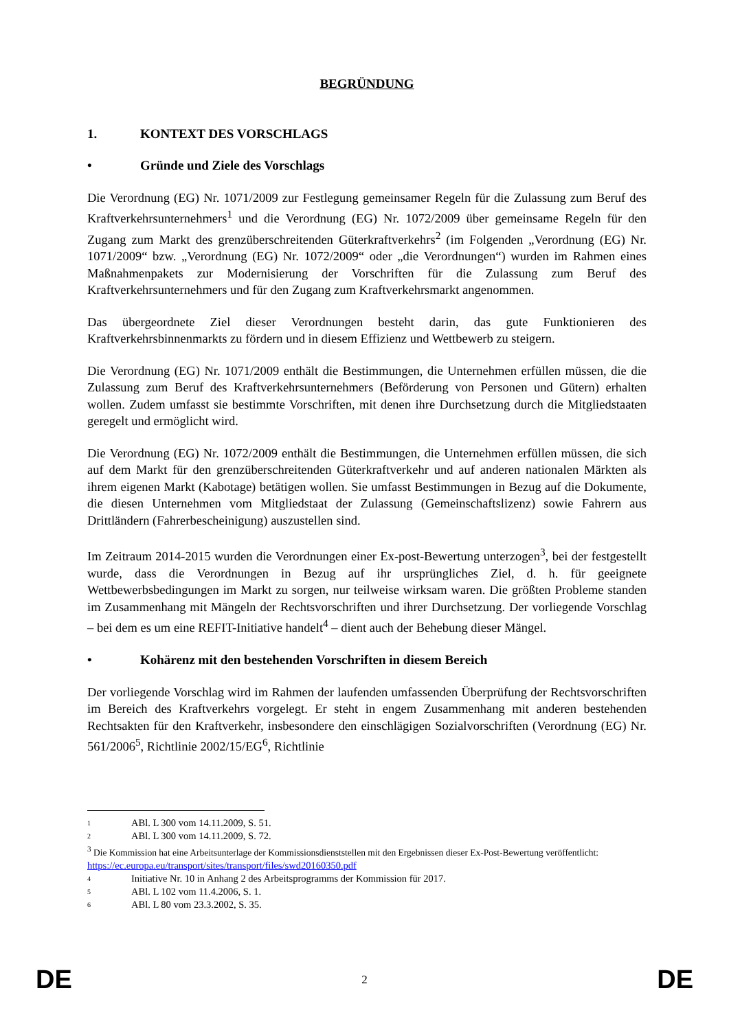BEGRÜNDUNG
1. KONTEXT DES VORSCHLAGS
• Gründe und Ziele des Vorschlags
Die Verordnung (EG) Nr. 1071/2009 zur Festlegung gemeinsamer Regeln für die Zulassung zum Beruf des Kraftverkehrsunternehmers<sup>1</sup> und die Verordnung (EG) Nr. 1072/2009 über gemeinsame Regeln für den Zugang zum Markt des grenzüberschreitenden Güterkraftverkehrs<sup>2</sup> (im Folgenden „Verordnung (EG) Nr. 1071/2009“ bzw. „Verordnung (EG) Nr. 1072/2009“ oder „die Verordnungen“) wurden im Rahmen eines Maßnahmenpakets zur Modernisierung der Vorschriften für die Zulassung zum Beruf des Kraftverkehrsunternehmers und für den Zugang zum Kraftverkehrsmarkt angenommen.
Das übergeordnete Ziel dieser Verordnungen besteht darin, das gute Funktionieren des Kraftverkehrsbinnenmarkts zu fördern und in diesem Effizienz und Wettbewerb zu steigern.
Die Verordnung (EG) Nr. 1071/2009 enthält die Bestimmungen, die Unternehmen erfüllen müssen, die die Zulassung zum Beruf des Kraftverkehrsunternehmers (Beförderung von Personen und Gütern) erhalten wollen. Zudem umfasst sie bestimmte Vorschriften, mit denen ihre Durchsetzung durch die Mitgliedstaaten geregelt und ermöglicht wird.
Die Verordnung (EG) Nr. 1072/2009 enthält die Bestimmungen, die Unternehmen erfüllen müssen, die sich auf dem Markt für den grenzüberschreitenden Güterkraftverkehr und auf anderen nationalen Märkten als ihrem eigenen Markt (Kabotage) betätigen wollen. Sie umfasst Bestimmungen in Bezug auf die Dokumente, die diesen Unternehmen vom Mitgliedstaat der Zulassung (Gemeinschaftslizenz) sowie Fahrern aus Drittländern (Fahrerbescheinigung) auszustellen sind.
Im Zeitraum 2014-2015 wurden die Verordnungen einer Ex-post-Bewertung unterzogen<sup>3</sup>, bei der festgestellt wurde, dass die Verordnungen in Bezug auf ihr ursprüngliches Ziel, d. h. für geeignete Wettbewerbsbedingungen im Markt zu sorgen, nur teilweise wirksam waren. Die größten Probleme standen im Zusammenhang mit Mängeln der Rechtsvorschriften und ihrer Durchsetzung. Der vorliegende Vorschlag – bei dem es um eine REFIT-Initiative handelt<sup>4</sup> – dient auch der Behebung dieser Mängel.
• Kohärenz mit den bestehenden Vorschriften in diesem Bereich
Der vorliegende Vorschlag wird im Rahmen der laufenden umfassenden Überprüfung der Rechtsvorschriften im Bereich des Kraftverkehrs vorgelegt. Er steht in engem Zusammenhang mit anderen bestehenden Rechtsakten für den Kraftverkehr, insbesondere den einschlägigen Sozialvorschriften (Verordnung (EG) Nr. 561/2006<sup>5</sup>, Richtlinie 2002/15/EG<sup>6</sup>, Richtlinie
<sup>1</sup> ABl. L 300 vom 14.11.2009, S. 51.
<sup>2</sup> ABl. L 300 vom 14.11.2009, S. 72.
<sup>3</sup> Die Kommission hat eine Arbeitsunterlage der Kommissionsdienststellen mit den Ergebnissen dieser Ex-Post-Bewertung veröffentlicht:
https://ec.europa.eu/transport/sites/transport/files/swd20160350.pdf
<sup>4</sup> Initiative Nr. 10 in Anhang 2 des Arbeitsprogramms der Kommission für 2017.
<sup>5</sup> ABl. L 102 vom 11.4.2006, S. 1.
<sup>6</sup> ABl. L 80 vom 23.3.2002, S. 35.
DE 2 DE